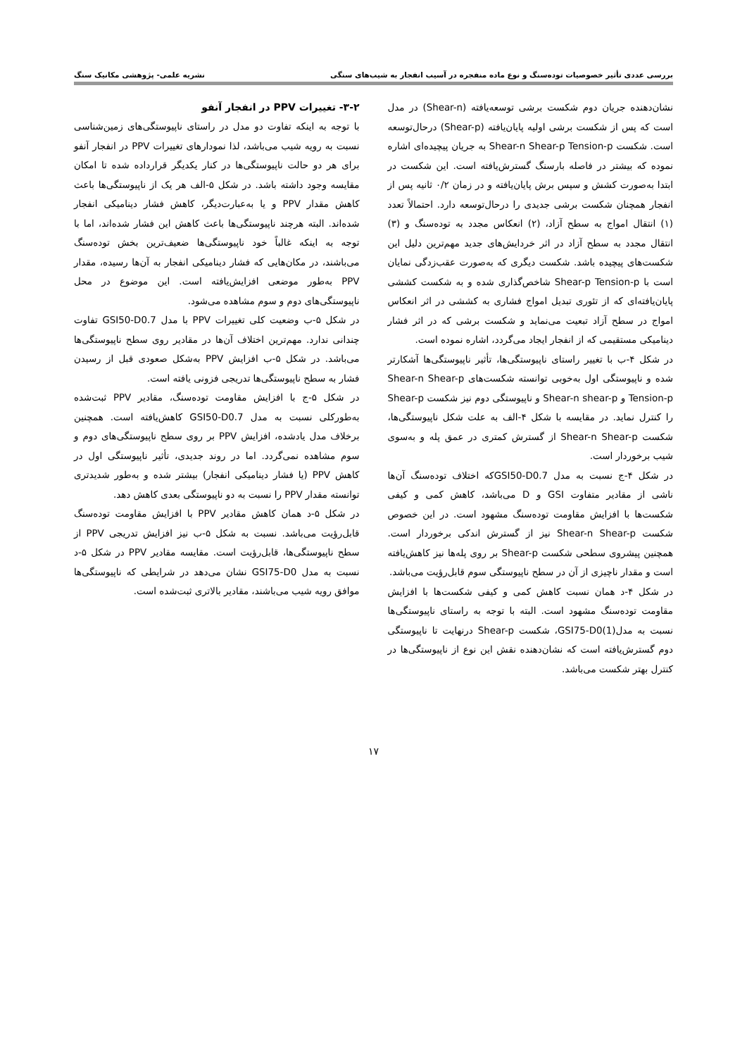بررسی عددی تأثیر خصوصیات توده‌سنگ و نوع ماده منفجره در آسیب انفجار به شیب‌های سنگی نشریه علمی- پژوهشی مکانیک سنگ
نشان‌دهنده جریان دوم شکست برشی توسعه‌یافته (Shear-n) در مدل است که پس از شکست برشی اولیه پایان‌یافته (Shear-p) درحال‌توسعه است. شکست Shear-n Shear-p Tension-p به جریان پیچیده‌ای اشاره نموده که بیشتر در فاصله بارسنگ گسترش‌یافته است. این شکست در ابتدا به‌صورت کشش و سپس برش پایان‌یافته و در زمان ۰/۲ ثانیه پس از انفجار همچنان شکست برشی جدیدی را درحال‌توسعه دارد. احتمالاً تعدد (۱) انتقال امواج به سطح آزاد، (۲) انعکاس مجدد به توده‌سنگ و (۳) انتقال مجدد به سطح آزاد در اثر خردایش‌های جدید مهم‌ترین دلیل این شکست‌های پیچیده باشد. شکست دیگری که به‌صورت عقب‌زدگی نمایان است با Shear-p Tension-p شاخص‌گذاری شده و به شکست کششی پایان‌یافته‌ای که از تئوری تبدیل امواج فشاری به کششی در اثر انعکاس امواج در سطح آزاد تبعیت می‌نماید و شکست برشی که در اثر فشار دینامیکی مستقیمی که از انفجار ایجاد می‌گردد، اشاره نموده است.
در شکل ۴-ب با تغییر راستای ناپیوستگی‌ها، تأثیر ناپیوستگی‌ها آشکارتر شده و ناپیوستگی اول به‌خوبی توانسته شکست‌های Shear-n Shear-p Tension-p و Shear-n shear-p و ناپیوستگی دوم نیز شکست Shear-p را کنترل نماید. در مقایسه با شکل ۴-الف به علت شکل ناپیوستگی‌ها، شکست Shear-n Shear-p از گسترش کمتری در عمق پله و به‌سوی شیب برخوردار است.
در شکل ۴-ج نسبت به مدل GSI50-D0.7که اختلاف توده‌سنگ آن‌ها ناشی از مقادیر متفاوت GSI و D می‌باشد، کاهش کمی و کیفی شکست‌ها با افزایش مقاومت توده‌سنگ مشهود است. در این خصوص شکست Shear-n Shear-p نیز از گسترش اندکی برخوردار است. همچنین پیشروی سطحی شکست Shear-p بر روی پله‌ها نیز کاهش‌یافته است و مقدار ناچیزی از آن در سطح ناپیوستگی سوم قابل‌رؤیت می‌باشد.
در شکل ۴-د همان نسبت کاهش کمی و کیفی شکست‌ها با افزایش مقاومت توده‌سنگ مشهود است. البته با توجه به راستای ناپیوستگی‌ها نسبت به مدل(1)GSI75-D0، شکست Shear-p درنهایت تا ناپیوستگی دوم گسترش‌یافته است که نشان‌دهنده نقش این نوع از ناپیوستگی‌ها در کنترل بهتر شکست می‌باشد.
۳-۲- تغییرات PPV در انفجار آنفو
با توجه به اینکه تفاوت دو مدل در راستای ناپیوستگی‌های زمین‌شناسی نسبت به رویه شیب می‌باشد، لذا نمودارهای تغییرات PPV در انفجار آنفو برای هر دو حالت ناپیوستگی‌ها در کنار یکدیگر قرارداده شده تا امکان مقایسه وجود داشته باشد. در شکل ۵-الف هر یک از ناپیوستگی‌ها باعث کاهش مقدار PPV و یا به‌عبارت‌دیگر، کاهش فشار دینامیکی انفجار شده‌اند. البته هرچند ناپیوستگی‌ها باعث کاهش این فشار شده‌اند، اما با توجه به اینکه غالباً خود ناپیوستگی‌ها ضعیف‌ترین بخش توده‌سنگ می‌باشند، در مکان‌هایی که فشار دینامیکی انفجار به آن‌ها رسیده، مقدار PPV به‌طور موضعی افزایش‌یافته است. این موضوع در محل ناپیوستگی‌های دوم و سوم مشاهده می‌شود.
در شکل ۵-ب وضعیت کلی تغییرات PPV با مدل GSI50-D0.7 تفاوت چندانی ندارد. مهم‌ترین اختلاف آن‌ها در مقادیر روی سطح ناپیوستگی‌ها می‌باشد. در شکل ۵-ب افزایش PPV به‌شکل صعودی قبل از رسیدن فشار به سطح ناپیوستگی‌ها تدریجی فزونی یافته است.
در شکل ۵-ج با افزایش مقاومت توده‌سنگ، مقادیر PPV ثبت‌شده به‌طورکلی نسبت به مدل GSI50-D0.7 کاهش‌یافته است. همچنین برخلاف مدل یادشده، افزایش PPV بر روی سطح ناپیوستگی‌های دوم و سوم مشاهده نمی‌گردد. اما در روند جدیدی، تأثیر ناپیوستگی اول در کاهش PPV (یا فشار دینامیکی انفجار) بیشتر شده و به‌طور شدیدتری توانسته مقدار PPV را نسبت به دو ناپیوستگی بعدی کاهش دهد.
در شکل ۵-د همان کاهش مقادیر PPV با افزایش مقاومت توده‌سنگ قابل‌رؤیت می‌باشد. نسبت به شکل ۵-ب نیز افزایش تدریجی PPV از سطح ناپیوستگی‌ها، قابل‌رؤیت است. مقایسه مقادیر PPV در شکل ۵-د نسبت به مدل GSI75-D0 نشان می‌دهد در شرایطی که ناپیوستگی‌ها موافق رویه شیب می‌باشند، مقادیر بالاتری ثبت‌شده است.
۱۷